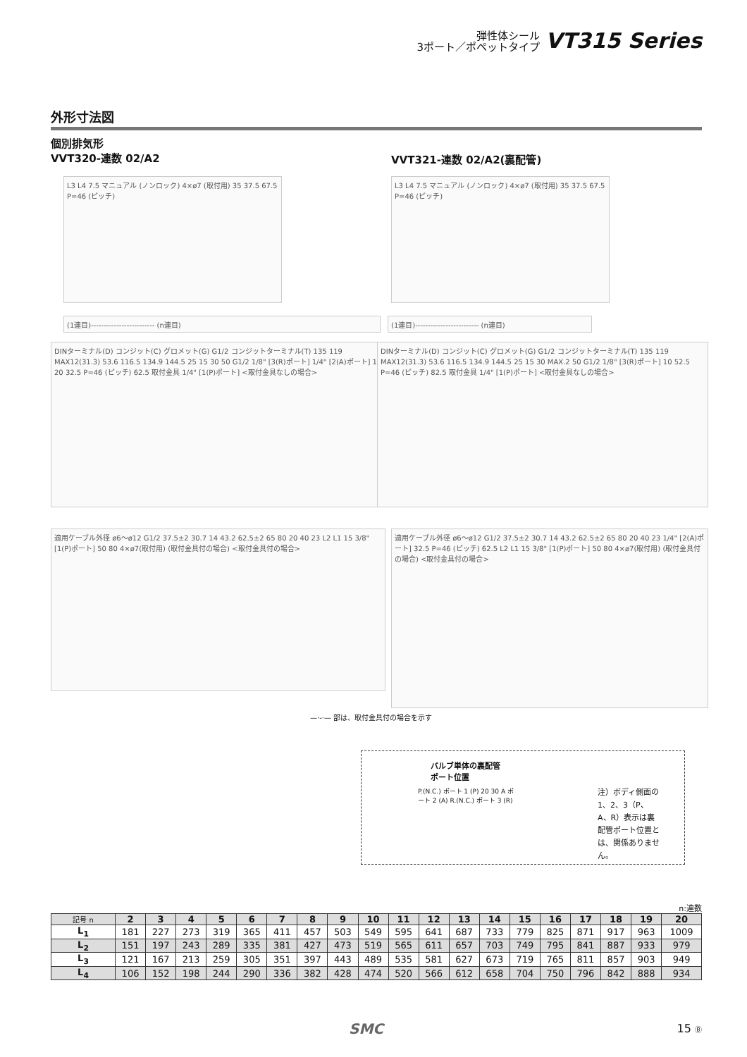弾性体シール
3ポート／ポペットタイプ
VT315 Series
外形寸法図
個別排気形
VVT320-連数 02/A2
VVT321-連数 02/A2(裏配管)
L3 L4 7.5 マニュアル (ノンロック) 4×ø7 (取付用) 35 37.5 67.5 P=46 (ピッチ)
L3 L4 7.5 マニュアル (ノンロック) 4×ø7 (取付用) 35 37.5 67.5 P=46 (ピッチ)
(1連目)------------------------- (n連目) (1連目)------------------------- (n連目)
DINターミナル(D) コンジット(C) グロメット(G) G1/2 コンジットターミナル(T) 135 119 MAX12(31.3) 53.6 116.5 134.9 144.5 25 15 30 50 G1/2 1/8" [3(R)ポート] 1/4" [2(A)ポート] 10 20 32.5 P=46 (ピッチ) 62.5 取付金具 1/4" [1(P)ポート] <取付金具なしの場合>
DINターミナル(D) コンジット(C) グロメット(G) G1/2 コンジットターミナル(T) 135 119 MAX12(31.3) 53.6 116.5 134.9 144.5 25 15 30 MAX.2 50 G1/2 1/8" [3(R)ポート] 10 52.5 P=46 (ピッチ) 82.5 取付金具 1/4" [1(P)ポート] <取付金具なしの場合>
適用ケーブル外径 ø6〜ø12 G1/2 37.5±2 30.7 14 43.2 62.5±2 65 80 20 40 23 L2 L1 15 3/8" [1(P)ポート] 50 80 4×ø7(取付用) (取付金具付の場合) <取付金具付の場合>
適用ケーブル外径 ø6〜ø12 G1/2 37.5±2 30.7 14 43.2 62.5±2 65 80 20 40 23 1/4" [2(A)ポート] 32.5 P=46 (ピッチ) 62.5 L2 L1 15 3/8" [1(P)ポート] 50 80 4×ø7(取付用) (取付金具付の場合) <取付金具付の場合>
—·-·— 部は、取付金具付の場合を示す
バルブ単体の裏配管
ポート位置
P.(N.C.) ポート 1 (P) 20 30 A ポート 2 (A) R.(N.C.) ポート 3 (R)
注）ボディ側面の1、2、3（P、A、R）表示は裏配管ポート位置とは、関係ありません。
n:連数
| 記号 n | 2 | 3 | 4 | 5 | 6 | 7 | 8 | 9 | 10 | 11 | 12 | 13 | 14 | 15 | 16 | 17 | 18 | 19 | 20 |
| --- | --- | --- | --- | --- | --- | --- | --- | --- | --- | --- | --- | --- | --- | --- | --- | --- | --- | --- | --- |
| L<sub>1</sub> | 181 | 227 | 273 | 319 | 365 | 411 | 457 | 503 | 549 | 595 | 641 | 687 | 733 | 779 | 825 | 871 | 917 | 963 | 1009 |
| L<sub>2</sub> | 151 | 197 | 243 | 289 | 335 | 381 | 427 | 473 | 519 | 565 | 611 | 657 | 703 | 749 | 795 | 841 | 887 | 933 | 979 |
| L<sub>3</sub> | 121 | 167 | 213 | 259 | 305 | 351 | 397 | 443 | 489 | 535 | 581 | 627 | 673 | 719 | 765 | 811 | 857 | 903 | 949 |
| L<sub>4</sub> | 106 | 152 | 198 | 244 | 290 | 336 | 382 | 428 | 474 | 520 | 566 | 612 | 658 | 704 | 750 | 796 | 842 | 888 | 934 |
SMC 15 Ⓑ